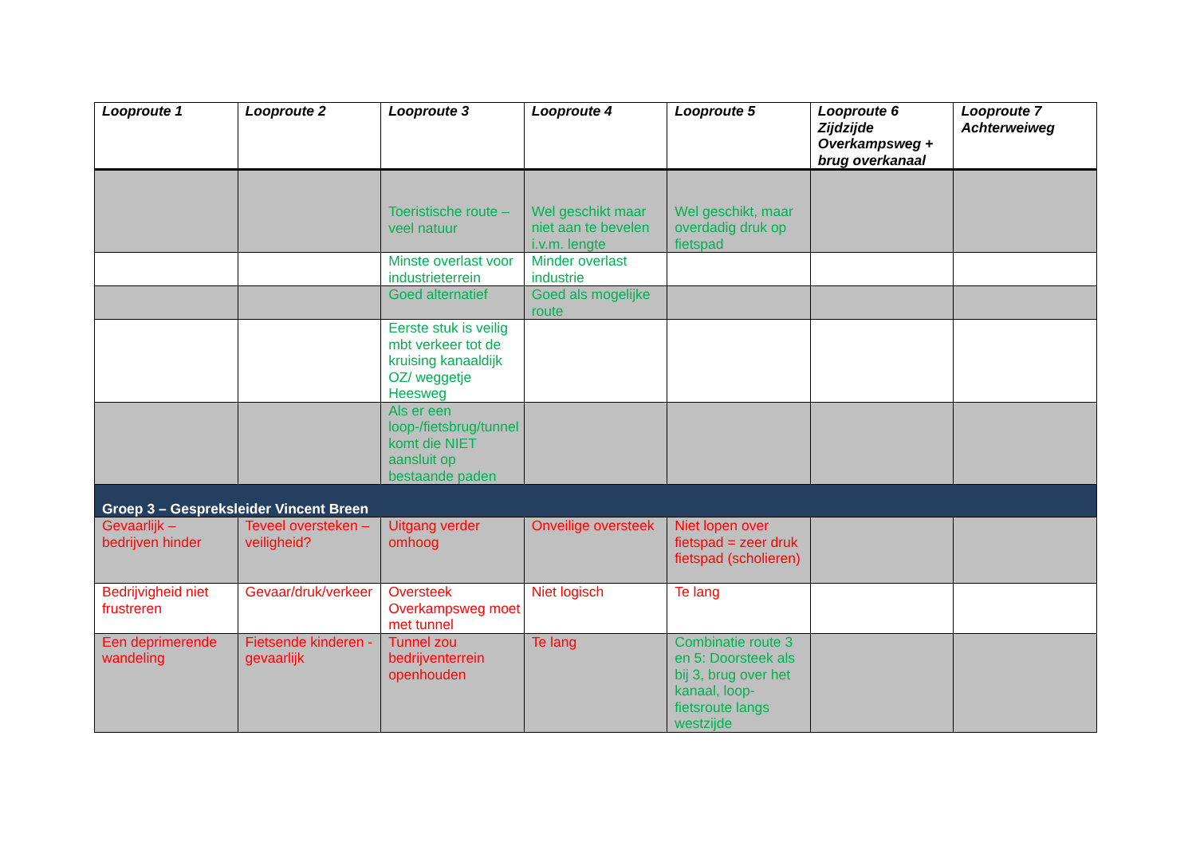| Looproute 1 | Looproute 2 | Looproute 3 | Looproute 4 | Looproute 5 | Looproute 6 Zijdzijde Overkampsweg + brug overkanaal | Looproute 7 Achterweiweg |
| --- | --- | --- | --- | --- | --- | --- |
| | | Toeristische route – veel natuur | Wel geschikt maar niet aan te bevelen i.v.m. lengte | Wel geschikt, maar overdadig druk op fietspad | | |
| | | Minste overlast voor industrieterrein | Minder overlast industrie | | | |
| | | Goed alternatief | Goed als mogelijke route | | | |
| | | Eerste stuk is veilig mbt verkeer tot de kruising kanaaldijk OZ/ weggetje Heesweg | | | | |
| | | Als er een loop-/fietsbrug/tunnel komt die NIET aansluit op bestaande paden | | | | |
| Groep 3 – Gespreksleider Vincent Breen | | | | | | |
| Gevaarlijk – bedrijven hinder | Teveel oversteken – veiligheid? | Uitgang verder omhoog | Onveilige oversteek | Niet lopen over fietspad = zeer druk fietspad (scholieren) | | |
| Bedrijvigheid niet frustreren | Gevaar/druk/verkeer | Oversteek Overkampsweg moet met tunnel | Niet logisch | Te lang | | |
| Een deprimerende wandeling | Fietsende kinderen - gevaarlijk | Tunnel zou bedrijventerrein openhouden | Te lang | Combinatie route 3 en 5: Doorsteek als bij 3, brug over het kanaal, loop-fietsroute langs westzijde | | |